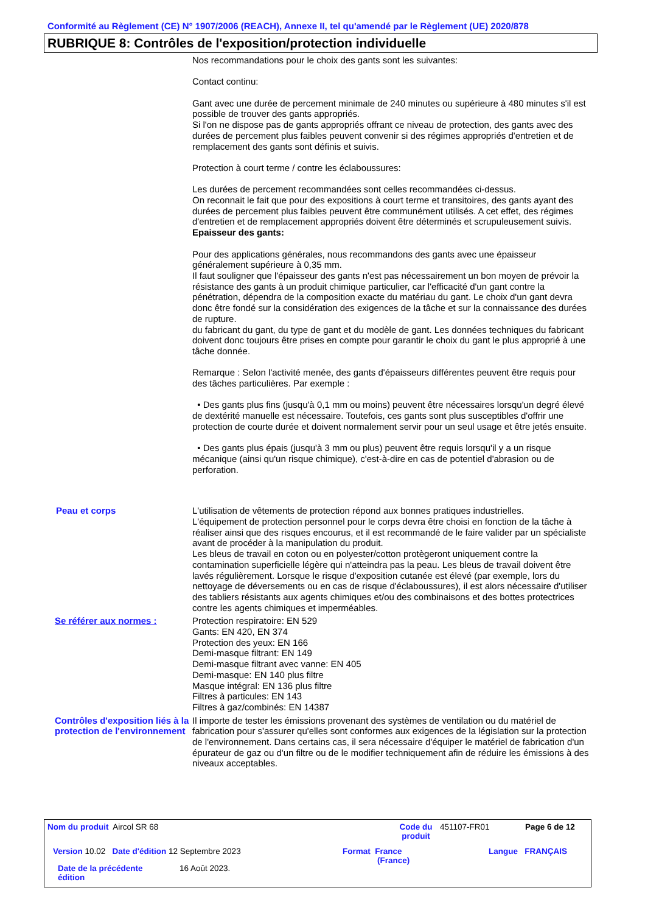Conformité au Règlement (CE) N° 1907/2006 (REACH), Annexe II, tel qu'amendé par le Règlement (UE) 2020/878
RUBRIQUE 8: Contrôles de l'exposition/protection individuelle
Nos recommandations pour le choix des gants sont les suivantes:
Contact continu:
Gant avec une durée de percement minimale de 240 minutes ou supérieure à 480 minutes s'il est possible de trouver des gants appropriés.
Si l'on ne dispose pas de gants appropriés offrant ce niveau de protection, des gants avec des durées de percement plus faibles peuvent convenir si des régimes appropriés d'entretien et de remplacement des gants sont définis et suivis.
Protection à court terme / contre les éclaboussures:
Les durées de percement recommandées sont celles recommandées ci-dessus.
On reconnait le fait que pour des expositions à court terme et transitoires, des gants ayant des durées de percement plus faibles peuvent être communément utilisés. A cet effet, des régimes d'entretien et de remplacement appropriés doivent être déterminés et scrupuleusement suivis.
Epaisseur des gants:
Pour des applications générales, nous recommandons des gants avec une épaisseur généralement supérieure à 0,35 mm.
Il faut souligner que l'épaisseur des gants n'est pas nécessairement un bon moyen de prévoir la résistance des gants à un produit chimique particulier, car l'efficacité d'un gant contre la pénétration, dépendra de la composition exacte du matériau du gant. Le choix d'un gant devra donc être fondé sur la considération des exigences de la tâche et sur la connaissance des durées de rupture.
du fabricant du gant, du type de gant et du modèle de gant. Les données techniques du fabricant doivent donc toujours être prises en compte pour garantir le choix du gant le plus approprié à une tâche donnée.
Remarque : Selon l'activité menée, des gants d'épaisseurs différentes peuvent être requis pour des tâches particulières. Par exemple :
• Des gants plus fins (jusqu'à 0,1 mm ou moins) peuvent être nécessaires lorsqu'un degré élevé de dextérité manuelle est nécessaire. Toutefois, ces gants sont plus susceptibles d'offrir une protection de courte durée et doivent normalement servir pour un seul usage et être jetés ensuite.
• Des gants plus épais (jusqu'à 3 mm ou plus) peuvent être requis lorsqu'il y a un risque mécanique (ainsi qu'un risque chimique), c'est-à-dire en cas de potentiel d'abrasion ou de perforation.
Peau et corps
L'utilisation de vêtements de protection répond aux bonnes pratiques industrielles.
L'équipement de protection personnel pour le corps devra être choisi en fonction de la tâche à réaliser ainsi que des risques encourus, et il est recommandé de le faire valider par un spécialiste avant de procéder à la manipulation du produit.
Les bleus de travail en coton ou en polyester/cotton protègeront uniquement contre la contamination superficielle légère qui n'atteindra pas la peau. Les bleus de travail doivent être lavés régulièrement. Lorsque le risque d'exposition cutanée est élevé (par exemple, lors du nettoyage de déversements ou en cas de risque d'éclaboussures), il est alors nécessaire d'utiliser des tabliers résistants aux agents chimiques et/ou des combinaisons et des bottes protectrices contre les agents chimiques et imperméables.
Se référer aux normes :
Protection respiratoire: EN 529
Gants: EN 420, EN 374
Protection des yeux: EN 166
Demi-masque filtrant: EN 149
Demi-masque filtrant avec vanne: EN 405
Demi-masque: EN 140 plus filtre
Masque intégral: EN 136 plus filtre
Filtres à particules: EN 143
Filtres à gaz/combinés: EN 14387
Contrôles d'exposition liés à la protection de l'environnement
Il importe de tester les émissions provenant des systèmes de ventilation ou du matériel de fabrication pour s'assurer qu'elles sont conformes aux exigences de la législation sur la protection de l'environnement. Dans certains cas, il sera nécessaire d'équiper le matériel de fabrication d'un épurateur de gaz ou d'un filtre ou de le modifier techniquement afin de réduire les émissions à des niveaux acceptables.
Nom du produit Aircol SR 68
Code du produit
451107-FR01 Page 6 de 12
Version 10.02 Date d'édition 12 Septembre 2023
Format France
(France)
Langue FRANÇAIS
Date de la précédente édition
16 Août 2023.